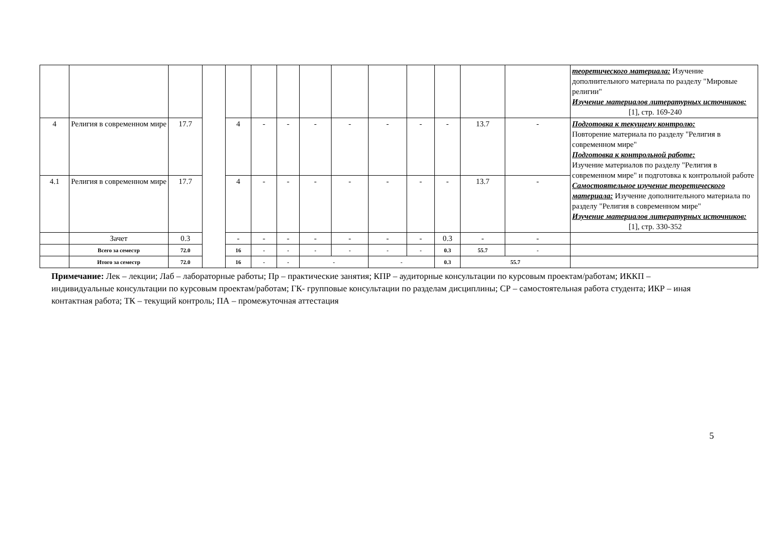| | | | | | | | | | | | | | | теоретического материала: Изучение дополнительного материала по разделу "Мировые религии" Изучение материалов литературных источников: [1], стр. 169-240 |
| 4 | Религия в современном мире | 17.7 | | 4 | - | - | - | - | - | - | - | 13.7 | - | Подготовка к текущему контролю: Повторение материала по разделу "Религия в современном мире" Подготовка к контрольной работе: Изучение материалов по разделу "Религия в современном мире" и подготовка к контрольной работе Самостоятельное изучение теоретического материала: Изучение дополнительного материала по разделу "Религия в современном мире" Изучение материалов литературных источников: [1], стр. 330-352 |
| 4.1 | Религия в современном мире | 17.7 | | 4 | - | - | - | - | - | - | - | 13.7 | - | |
| | Зачет | 0.3 | | - | - | - | - | - | - | - | 0.3 | - | - | |
| | Всего за семестр | 72.0 | | 16 | - | - | - | - | - | - | 0.3 | 55.7 | - | |
| | Итого за семестр | 72.0 | | 16 | - | - | - | | - | | 0.3 | 55.7 | | |
Примечание: Лек – лекции; Лаб – лабораторные работы; Пр – практические занятия; КПР – аудиторные консультации по курсовым проектам/работам; ИККП – индивидуальные консультации по курсовым проектам/работам; ГК- групповые консультации по разделам дисциплины; СР – самостоятельная работа студента; ИКР – иная контактная работа; ТК – текущий контроль; ПА – промежуточная аттестация
5